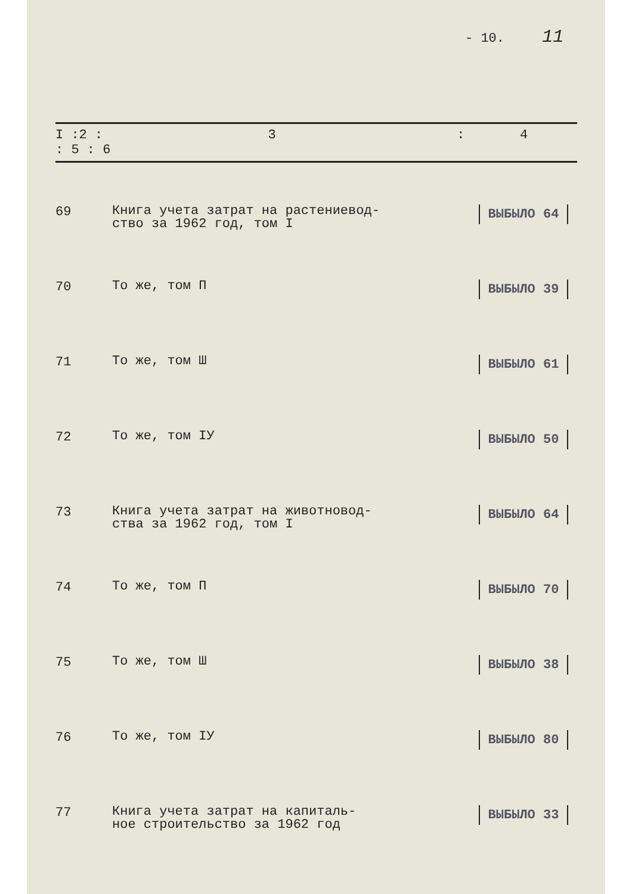- 10. 11
| I :2 : 3 : 4 : 5 : 6 | | |
| --- | --- | --- |
| 69 | Книга учета затрат на растениевод- ство за 1962 год, том I | ВЫБЫЛО 64 |
| 70 | То же, том П | ВЫБЫЛО 39 |
| 71 | То же, том Ш | ВЫБЫЛО 61 |
| 72 | То же, том IУ | ВЫБЫЛО 50 |
| 73 | Книга учета затрат на животновод- ства за 1962 год, том I | ВЫБЫЛО 64 |
| 74 | То же, том П | ВЫБЫЛО 70 |
| 75 | То же, том Ш | ВЫБЫЛО 38 |
| 76 | То же, том IУ | ВЫБЫЛО 80 |
| 77 | Книга учета затрат на капиталь- ное строительство за 1962 год | ВЫБЫЛО 33 |